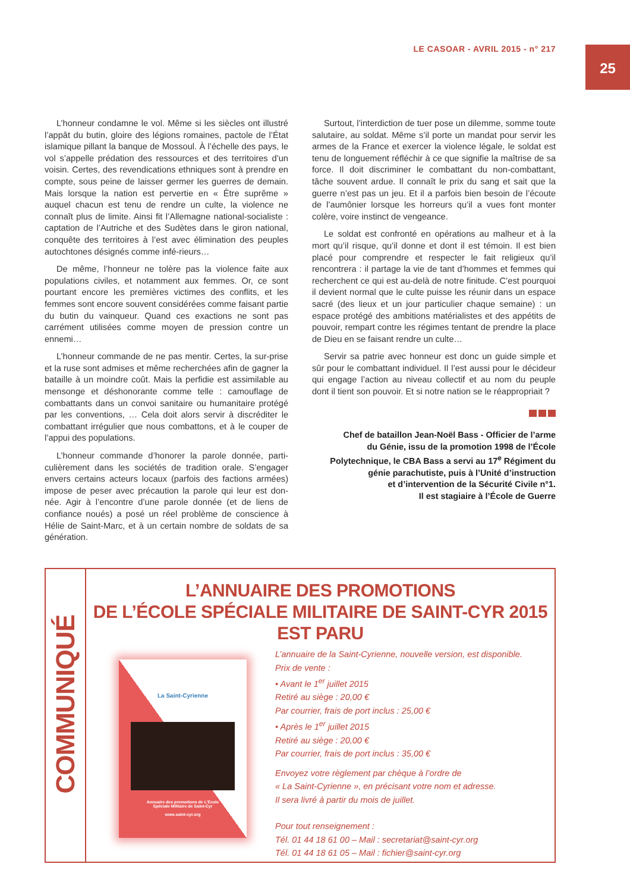LE CASOAR - AVRIL 2015 - n° 217
25
L’honneur condamne le vol. Même si les siècles ont illustré l’appât du butin, gloire des légions romaines, pactole de l’État islamique pillant la banque de Mossoul. À l’échelle des pays, le vol s’appelle prédation des ressources et des territoires d’un voisin. Certes, des revendications ethniques sont à prendre en compte, sous peine de laisser germer les guerres de demain. Mais lorsque la nation est pervertie en « Être suprême » auquel chacun est tenu de rendre un culte, la violence ne connaît plus de limite. Ainsi fit l’Allemagne national-socialiste : captation de l’Autriche et des Sudètes dans le giron national, conquête des territoires à l’est avec élimination des peuples autochtones désignés comme infé-rieurs…
De même, l’honneur ne tolère pas la violence faite aux populations civiles, et notamment aux femmes. Or, ce sont pourtant encore les premières victimes des conflits, et les femmes sont encore souvent considérées comme faisant partie du butin du vainqueur. Quand ces exactions ne sont pas carrément utilisées comme moyen de pression contre un ennemi…
L’honneur commande de ne pas mentir. Certes, la sur-prise et la ruse sont admises et même recherchées afin de gagner la bataille à un moindre coût. Mais la perfidie est assimilable au mensonge et déshonorante comme telle : camouflage de combattants dans un convoi sanitaire ou humanitaire protégé par les conventions, … Cela doit alors servir à discréditer le combattant irrégulier que nous combattons, et à le couper de l’appui des populations.
L’honneur commande d’honorer la parole donnée, parti-culièrement dans les sociétés de tradition orale. S’engager envers certains acteurs locaux (parfois des factions armées) impose de peser avec précaution la parole qui leur est don-née. Agir à l’encontre d’une parole donnée (et de liens de confiance noués) a posé un réel problème de conscience à Hélie de Saint-Marc, et à un certain nombre de soldats de sa génération.
Surtout, l’interdiction de tuer pose un dilemme, somme toute salutaire, au soldat. Même s’il porte un mandat pour servir les armes de la France et exercer la violence légale, le soldat est tenu de longuement réfléchir à ce que signifie la maîtrise de sa force. Il doit discriminer le combattant du non-combattant, tâche souvent ardue. Il connaît le prix du sang et sait que la guerre n’est pas un jeu. Et il a parfois bien besoin de l’écoute de l’aumônier lorsque les horreurs qu’il a vues font monter colère, voire instinct de vengeance.
Le soldat est confronté en opérations au malheur et à la mort qu’il risque, qu’il donne et dont il est témoin. Il est bien placé pour comprendre et respecter le fait religieux qu’il rencontrera : il partage la vie de tant d’hommes et femmes qui recherchent ce qui est au-delà de notre finitude. C’est pourquoi il devient normal que le culte puisse les réunir dans un espace sacré (des lieux et un jour particulier chaque semaine) : un espace protégé des ambitions matérialistes et des appétits de pouvoir, rempart contre les régimes tentant de prendre la place de Dieu en se faisant rendre un culte…
Servir sa patrie avec honneur est donc un guide simple et sûr pour le combattant individuel. Il l’est aussi pour le décideur qui engage l’action au niveau collectif et au nom du peuple dont il tient son pouvoir. Et si notre nation se le réappropriait ?
Chef de bataillon Jean-Noël Bass - Officier de l’arme
du Génie, issu de la promotion 1998 de l’École
Polytechnique, le CBA Bass a servi au 17<sup>e</sup> Régiment du
génie parachutiste, puis à l’Unité d’instruction
et d’intervention de la Sécurité Civile n°1.
Il est stagiaire à l’École de Guerre
COMMUNIQUÉ
L’ANNUAIRE DES PROMOTIONS
DE L’ÉCOLE SPÉCIALE MILITAIRE DE SAINT-CYR 2015
EST PARU
La Saint-Cyrienne
Annuaire des promotions de L’Ecole Spéciale Militaire de Saint-Cyr
www.saint-cyr.org
L’annuaire de la Saint-Cyrienne, nouvelle version, est disponible.
Prix de vente :
• Avant le 1<sup>er</sup> juillet 2015
Retiré au siège : 20,00 €
Par courrier, frais de port inclus : 25,00 €
• Après le 1<sup>er</sup> juillet 2015
Retiré au siège : 20,00 €
Par courrier, frais de port inclus : 35,00 €
Envoyez votre règlement par chèque à l’ordre de
« La Saint-Cyrienne », en précisant votre nom et adresse.
Il sera livré à partir du mois de juillet.
Pour tout renseignement :
Tél. 01 44 18 61 00 – Mail : secretariat@saint-cyr.org
Tél. 01 44 18 61 05 – Mail : fichier@saint-cyr.org